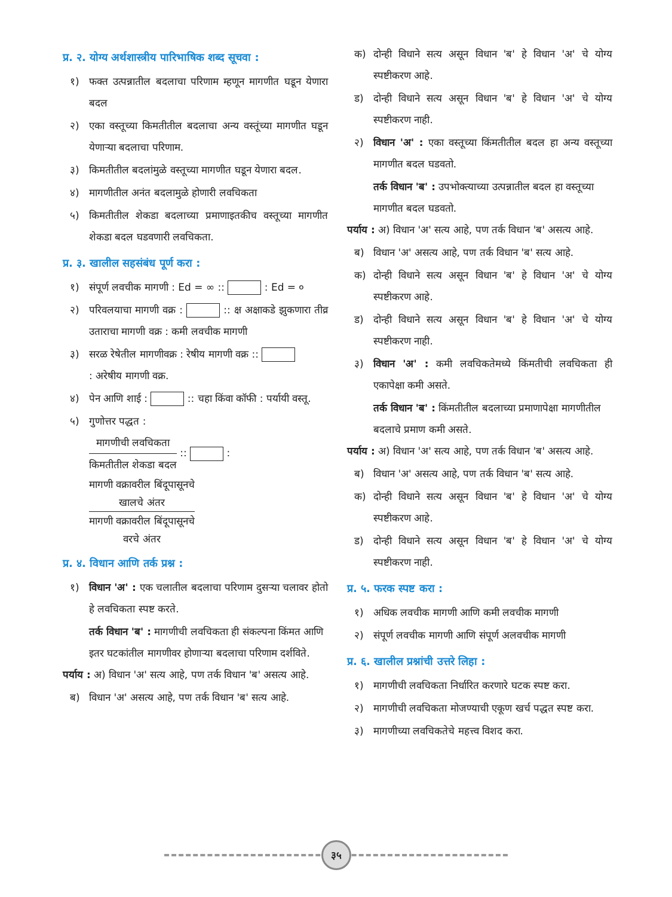प्र. २. योग्य अर्थशास्त्रीय पारिभाषिक शब्द सूचवा :
१) फक्त उत्पन्नातील बदलाचा परिणाम म्हणून मागणीत घडून येणारा बदल
२) एका वस्तूच्या किमतीतील बदलाचा अन्य वस्तूंच्या मागणीत घडून येणाऱ्या बदलाचा परिणाम.
३) किमतीतील बदलांमुळे वस्तूच्या मागणीत घडून येणारा बदल.
४) मागणीतील अनंत बदलामुळे होणारी लवचिकता
५) किमतीतील शेकडा बदलाच्या प्रमाणाइतकीच वस्तूच्या मागणीत शेकडा बदल घडवणारी लवचिकता.
प्र. ३. खालील सहसंबंध पूर्ण करा :
१) संपूर्ण लवचीक मागणी : Ed = ∞ :: : Ed = ०
२) परिवलयाचा मागणी वक्र : :: क्ष अक्षाकडे झुकणारा तीव्र उताराचा मागणी वक्र : कमी लवचीक मागणी
३) सरळ रेषेतील मागणीवक्र : रेषीय मागणी वक्र ::
: अरेषीय मागणी वक्र.
४) पेन आणि शाई : :: चहा किंवा कॉफी : पर्यायी वस्तू.
५) गुणोत्तर पद्धत :
मागणीची लवचिकता
किमतीतील शेकडा बदल
:: :
मागणी वक्रावरील बिंदूपासूनचे
खालचे अंतर
मागणी वक्रावरील बिंदूपासूनचे
वरचे अंतर
प्र. ४. विधान आणि तर्क प्रश्न :
१) विधान 'अ' : एक चलातील बदलाचा परिणाम दुसऱ्या चलावर होतो हे लवचिकता स्पष्ट करते.
तर्क विधान 'ब' : मागणीची लवचिकता ही संकल्पना किंमत आणि इतर घटकांतील मागणीवर होणाऱ्या बदलाचा परिणाम दर्शविते.
पर्याय : अ) विधान 'अ' सत्य आहे, पण तर्क विधान 'ब' असत्य आहे.
ब) विधान 'अ' असत्य आहे, पण तर्क विधान 'ब' सत्य आहे.
क) दोन्ही विधाने सत्य असून विधान 'ब' हे विधान 'अ' चे योग्य स्पष्टीकरण आहे.
ड) दोन्ही विधाने सत्य असून विधान 'ब' हे विधान 'अ' चे योग्य स्पष्टीकरण नाही.
२) विधान 'अ' : एका वस्तूच्या किंमतीतील बदल हा अन्य वस्तूच्या मागणीत बदल घडवतो.
तर्क विधान 'ब' : उपभोक्त्याच्या उत्पन्नातील बदल हा वस्तूच्या मागणीत बदल घडवतो.
पर्याय : अ) विधान 'अ' सत्य आहे, पण तर्क विधान 'ब' असत्य आहे.
ब) विधान 'अ' असत्य आहे, पण तर्क विधान 'ब' सत्य आहे.
क) दोन्ही विधाने सत्य असून विधान 'ब' हे विधान 'अ' चे योग्य स्पष्टीकरण आहे.
ड) दोन्ही विधाने सत्य असून विधान 'ब' हे विधान 'अ' चे योग्य स्पष्टीकरण नाही.
३) विधान 'अ' : कमी लवचिकतेमध्ये किंमतीची लवचिकता ही एकापेक्षा कमी असते.
तर्क विधान 'ब' : किंमतीतील बदलाच्या प्रमाणापेक्षा मागणीतील बदलाचे प्रमाण कमी असते.
पर्याय : अ) विधान 'अ' सत्य आहे, पण तर्क विधान 'ब' असत्य आहे.
ब) विधान 'अ' असत्य आहे, पण तर्क विधान 'ब' सत्य आहे.
क) दोन्ही विधाने सत्य असून विधान 'ब' हे विधान 'अ' चे योग्य स्पष्टीकरण आहे.
ड) दोन्ही विधाने सत्य असून विधान 'ब' हे विधान 'अ' चे योग्य स्पष्टीकरण नाही.
प्र. ५. फरक स्पष्ट करा :
१) अधिक लवचीक मागणी आणि कमी लवचीक मागणी
२) संपूर्ण लवचीक मागणी आणि संपूर्ण अलवचीक मागणी
प्र. ६. खालील प्रश्नांची उत्तरे लिहा :
१) मागणीची लवचिकता निर्धारित करणारे घटक स्पष्ट करा.
२) मागणीची लवचिकता मोजण्याची एकूण खर्च पद्धत स्पष्ट करा.
३) मागणीच्या लवचिकतेचे महत्त्व विशद करा.
३५